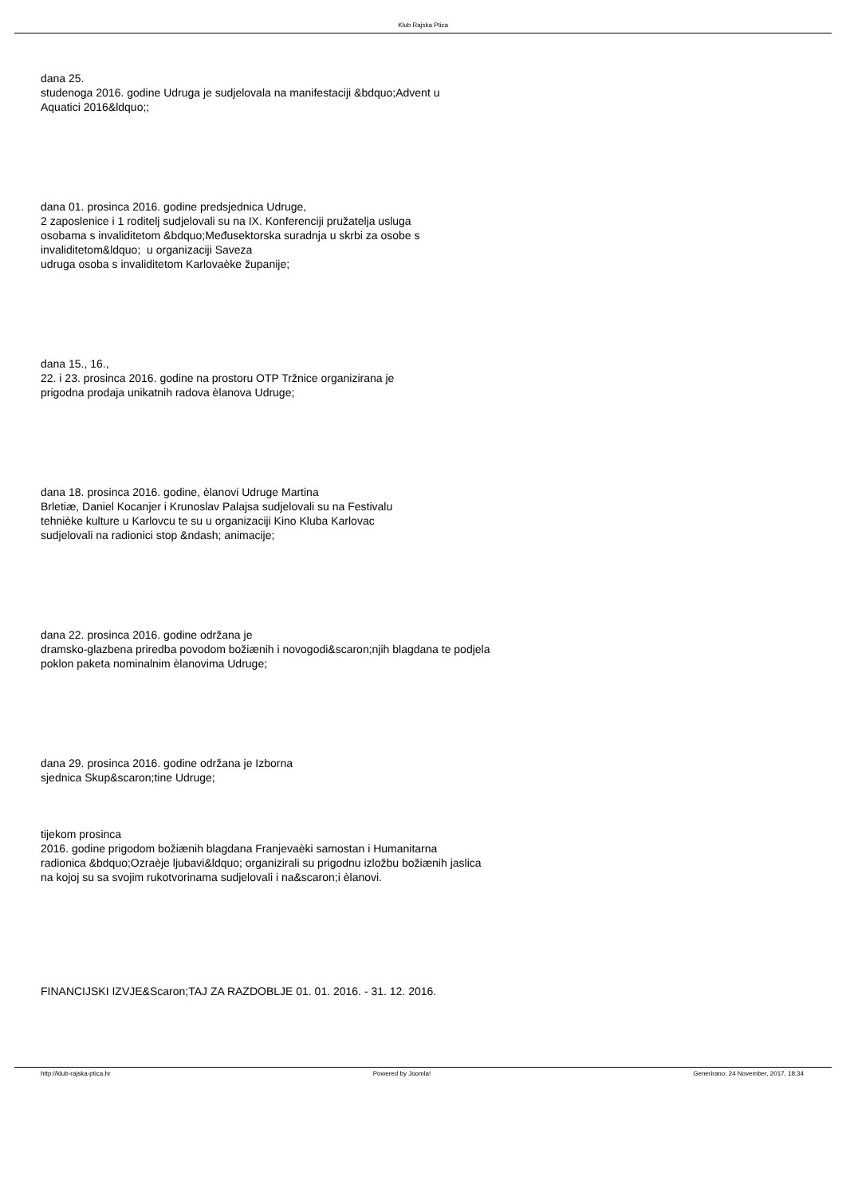Klub Rajska Ptica
dana 25.
studenoga 2016. godine Udruga je sudjelovala na manifestaciji &bdquo;Advent u
Aquatici 2016&ldquo;;
dana 01. prosinca 2016. godine predsjednica Udruge,
2 zaposlenice i 1 roditelj sudjelovali su na IX. Konferenciji pružatelja usluga
osobama s invaliditetom &bdquo;Međusektorska suradnja u skrbi za osobe s
invaliditetom&ldquo; u organizaciji Saveza
udruga osoba s invaliditetom Karlovaèke županije;
dana 15., 16.,
22. i 23. prosinca 2016. godine na prostoru OTP Tržnice organizirana je
prigodna prodaja unikatnih radova èlanova Udruge;
dana 18. prosinca 2016. godine, èlanovi Udruge Martina
Brletiæ, Daniel Kocanjer i Krunoslav Palajsa sudjelovali su na Festivalu
tehnièke kulture u Karlovcu te su u organizaciji Kino Kluba Karlovac
sudjelovali na radionici stop &ndash; animacije;
dana 22. prosinca 2016. godine održana je
dramsko-glazbena priredba povodom božiænih i novogodi&scaron;njih blagdana te podjela
poklon paketa nominalnim èlanovima Udruge;
dana 29. prosinca 2016. godine održana je Izborna
sjednica Skup&scaron;tine Udruge;
tijekom prosinca
2016. godine prigodom božiænih blagdana Franjevaèki samostan i Humanitarna
radionica &bdquo;Ozraèje ljubavi&ldquo; organizirali su prigodnu izložbu božiænih jaslica
na kojoj su sa svojim rukotvorinama sudjelovali i na&scaron;i èlanovi.
FINANCIJSKI IZVJE&Scaron;TAJ ZA RAZDOBLJE 01. 01. 2016. - 31. 12. 2016.
http://klub-rajska-ptica.hr Powered by Joomla! Generirano: 24 November, 2017, 18:34